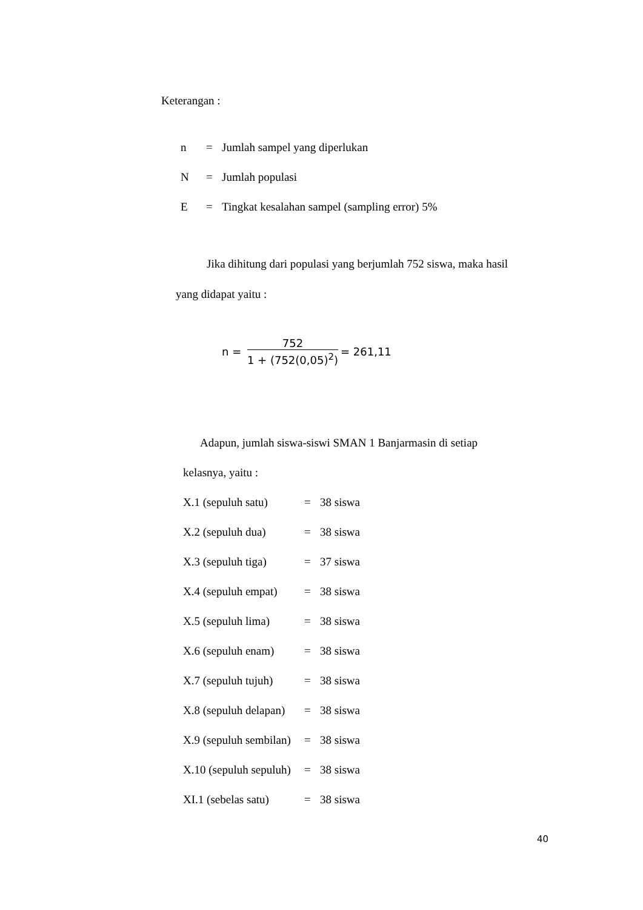Keterangan :
n = Jumlah sampel yang diperlukan
N = Jumlah populasi
E = Tingkat kesalahan sampel (sampling error) 5%
Jika dihitung dari populasi yang berjumlah 752 siswa, maka hasil
yang didapat yaitu :
n = 752 1 + (752(0,05)<sup>2</sup>) = 261,11
Adapun, jumlah siswa-siswi SMAN 1 Banjarmasin di setiap
kelasnya, yaitu :
X.1 (sepuluh satu) = 38 siswa
X.2 (sepuluh dua) = 38 siswa
X.3 (sepuluh tiga) = 37 siswa
X.4 (sepuluh empat) = 38 siswa
X.5 (sepuluh lima) = 38 siswa
X.6 (sepuluh enam) = 38 siswa
X.7 (sepuluh tujuh) = 38 siswa
X.8 (sepuluh delapan) = 38 siswa
X.9 (sepuluh sembilan) = 38 siswa
X.10 (sepuluh sepuluh) = 38 siswa
XI.1 (sebelas satu) = 38 siswa
40